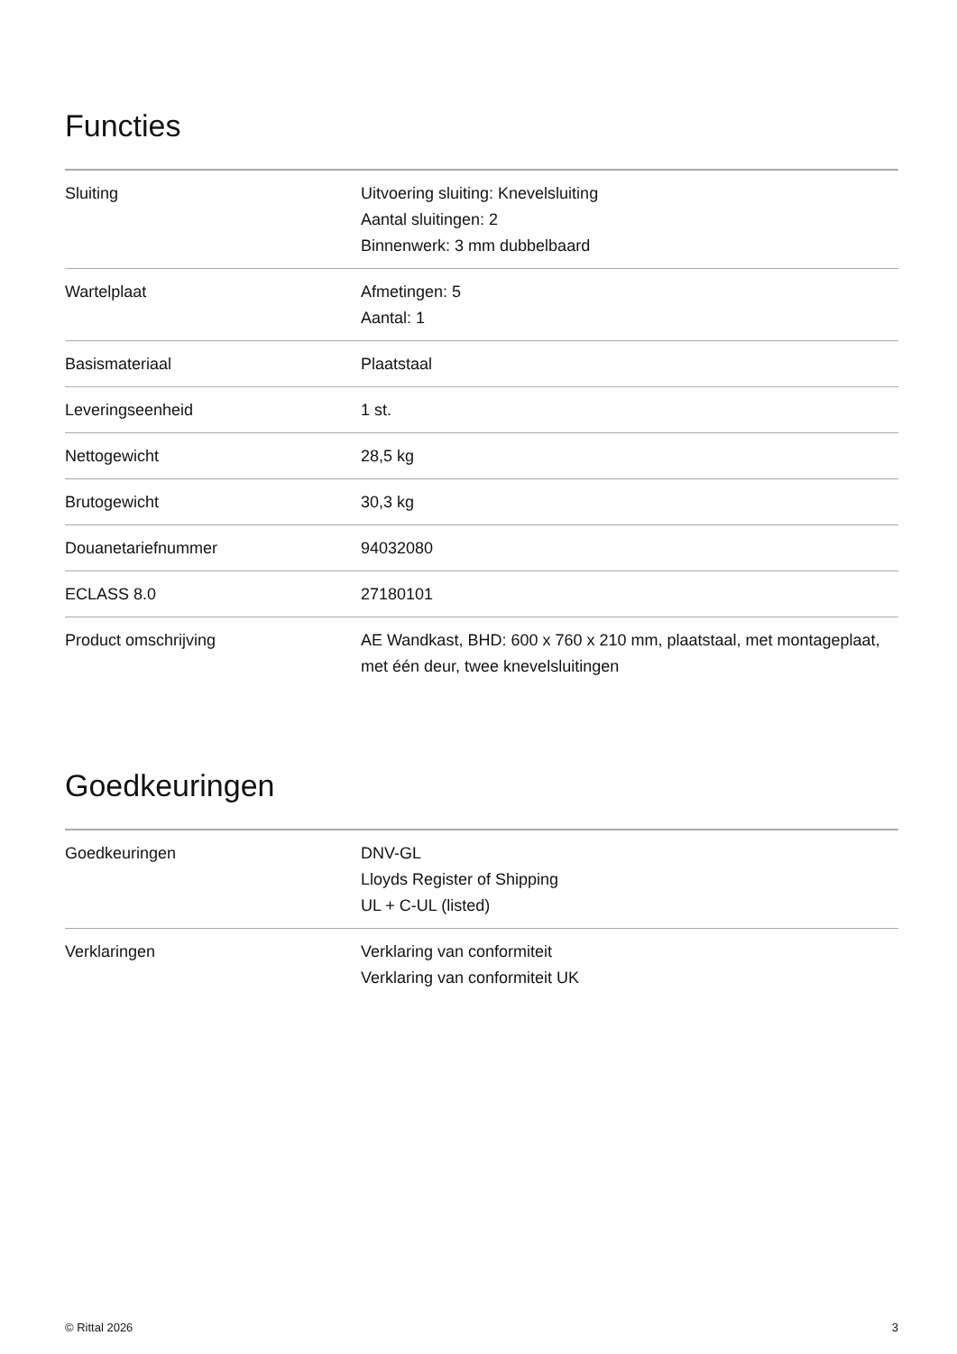Functies
| Sluiting | Uitvoering sluiting: Knevelsluiting Aantal sluitingen: 2 Binnenwerk: 3 mm dubbelbaard |
| Wartelplaat | Afmetingen: 5 Aantal: 1 |
| Basismateriaal | Plaatstaal |
| Leveringseenheid | 1 st. |
| Nettogewicht | 28,5 kg |
| Brutogewicht | 30,3 kg |
| Douanetariefnummer | 94032080 |
| ECLASS 8.0 | 27180101 |
| Product omschrijving | AE Wandkast, BHD: 600 x 760 x 210 mm, plaatstaal, met montageplaat, met één deur, twee knevelsluitingen |
Goedkeuringen
| Goedkeuringen | DNV-GL Lloyds Register of Shipping UL + C-UL (listed) |
| Verklaringen | Verklaring van conformiteit Verklaring van conformiteit UK |
© Rittal 2026 3